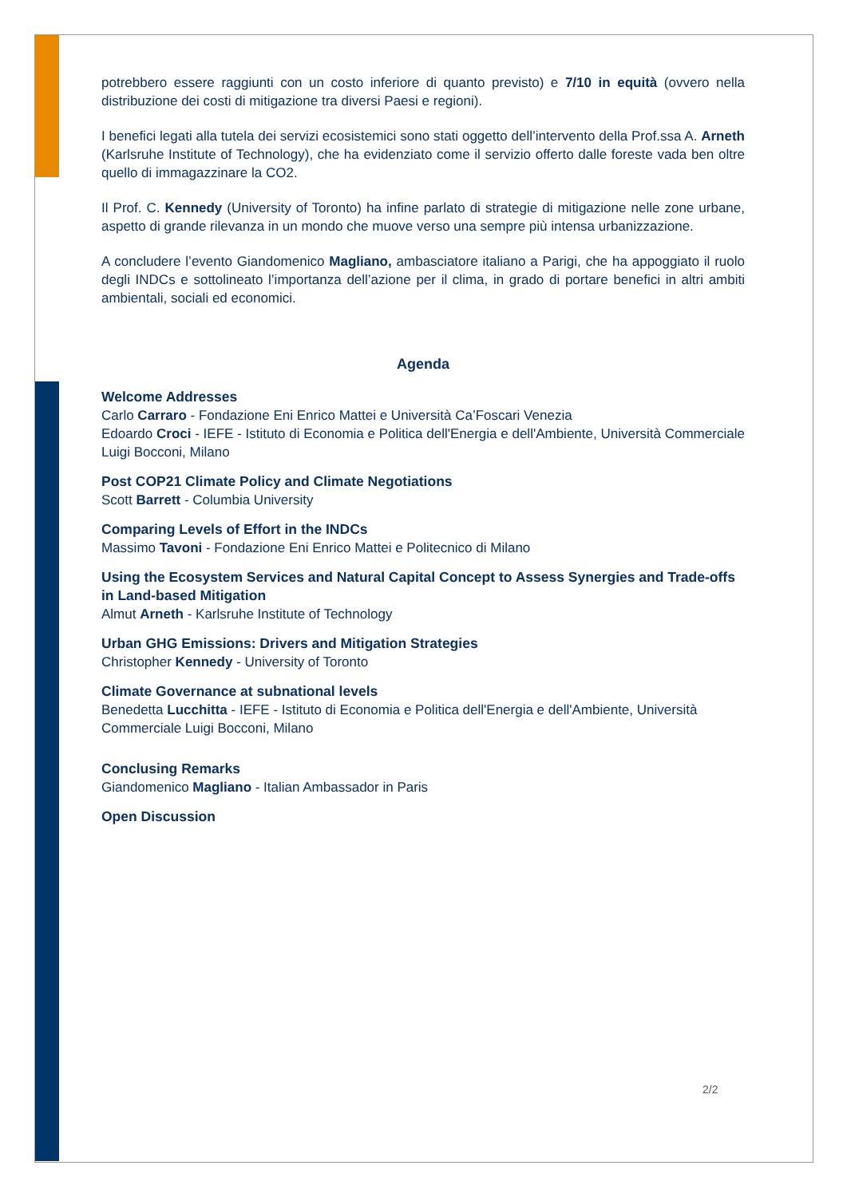potrebbero essere raggiunti con un costo inferiore di quanto previsto) e 7/10 in equità (ovvero nella distribuzione dei costi di mitigazione tra diversi Paesi e regioni).
I benefici legati alla tutela dei servizi ecosistemici sono stati oggetto dell’intervento della Prof.ssa A. Arneth (Karlsruhe Institute of Technology), che ha evidenziato come il servizio offerto dalle foreste vada ben oltre quello di immagazzinare la CO2.
Il Prof. C. Kennedy (University of Toronto) ha infine parlato di strategie di mitigazione nelle zone urbane, aspetto di grande rilevanza in un mondo che muove verso una sempre più intensa urbanizzazione.
A concludere l’evento Giandomenico Magliano, ambasciatore italiano a Parigi, che ha appoggiato il ruolo degli INDCs e sottolineato l’importanza dell’azione per il clima, in grado di portare benefici in altri ambiti ambientali, sociali ed economici.
Agenda
Welcome Addresses
Carlo Carraro - Fondazione Eni Enrico Mattei e Università Ca’Foscari Venezia
Edoardo Croci - IEFE - Istituto di Economia e Politica dell'Energia e dell'Ambiente, Università Commerciale Luigi Bocconi, Milano
Post COP21 Climate Policy and Climate Negotiations
Scott Barrett - Columbia University
Comparing Levels of Effort in the INDCs
Massimo Tavoni - Fondazione Eni Enrico Mattei e Politecnico di Milano
Using the Ecosystem Services and Natural Capital Concept to Assess Synergies and Trade-offs in Land-based Mitigation
Almut Arneth - Karlsruhe Institute of Technology
Urban GHG Emissions: Drivers and Mitigation Strategies
Christopher Kennedy - University of Toronto
Climate Governance at subnational levels
Benedetta Lucchitta - IEFE - Istituto di Economia e Politica dell'Energia e dell'Ambiente, Università Commerciale Luigi Bocconi, Milano
Conclusing Remarks
Giandomenico Magliano - Italian Ambassador in Paris
Open Discussion
2/2